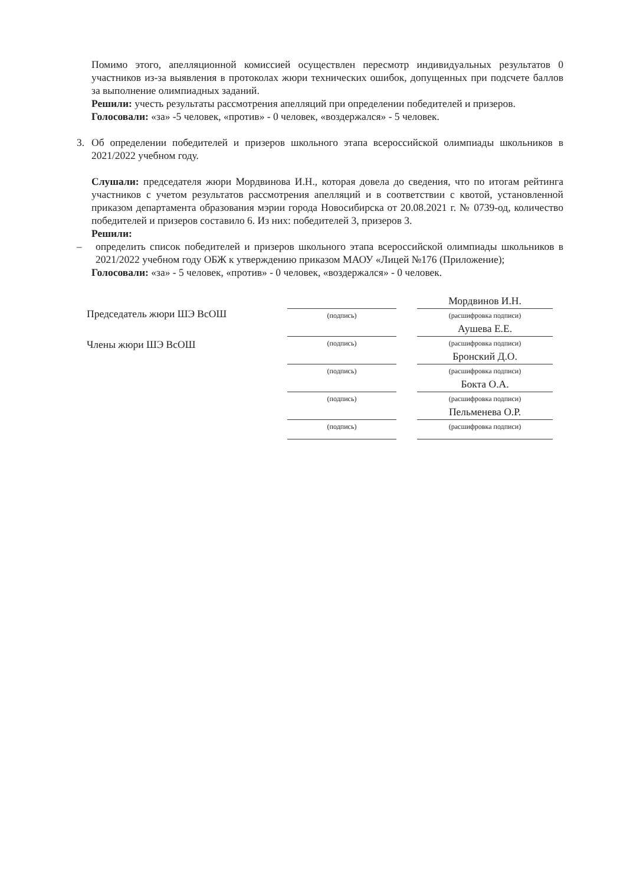Помимо этого, апелляционной комиссией осуществлен пересмотр индивидуальных результатов 0 участников из-за выявления в протоколах жюри технических ошибок, допущенных при подсчете баллов за выполнение олимпиадных заданий.
Решили: учесть результаты рассмотрения апелляций при определении победителей и призеров.
Голосовали: «за» -5 человек, «против» - 0 человек, «воздержался» - 5 человек.
3. Об определении победителей и призеров школьного этапа всероссийской олимпиады школьников в 2021/2022 учебном году.
Слушали: председателя жюри Мордвинова И.Н., которая довела до сведения, что по итогам рейтинга участников с учетом результатов рассмотрения апелляций и в соответствии с квотой, установленной приказом департамента образования мэрии города Новосибирска от 20.08.2021 г. № 0739-од, количество победителей и призеров составило 6. Из них: победителей 3, призеров 3.
Решили:
– определить список победителей и призеров школьного этапа всероссийской олимпиады школьников в 2021/2022 учебном году ОБЖ к утверждению приказом МАОУ «Лицей №176 (Приложение);
Голосовали: «за» - 5 человек, «против» - 0 человек, «воздержался» - 0 человек.
Председатель жюри ШЭ ВсОШ
Члены жюри ШЭ ВсОШ
Мордвинов И.Н.
(подпись) (расшифровка подписи)
Аушева Е.Е.
(подпись) (расшифровка подписи)
Бронский Д.О.
(подпись) (расшифровка подписи)
Бокта О.А.
(подпись) (расшифровка подписи)
Пельменева О.Р.
(подпись) (расшифровка подписи)